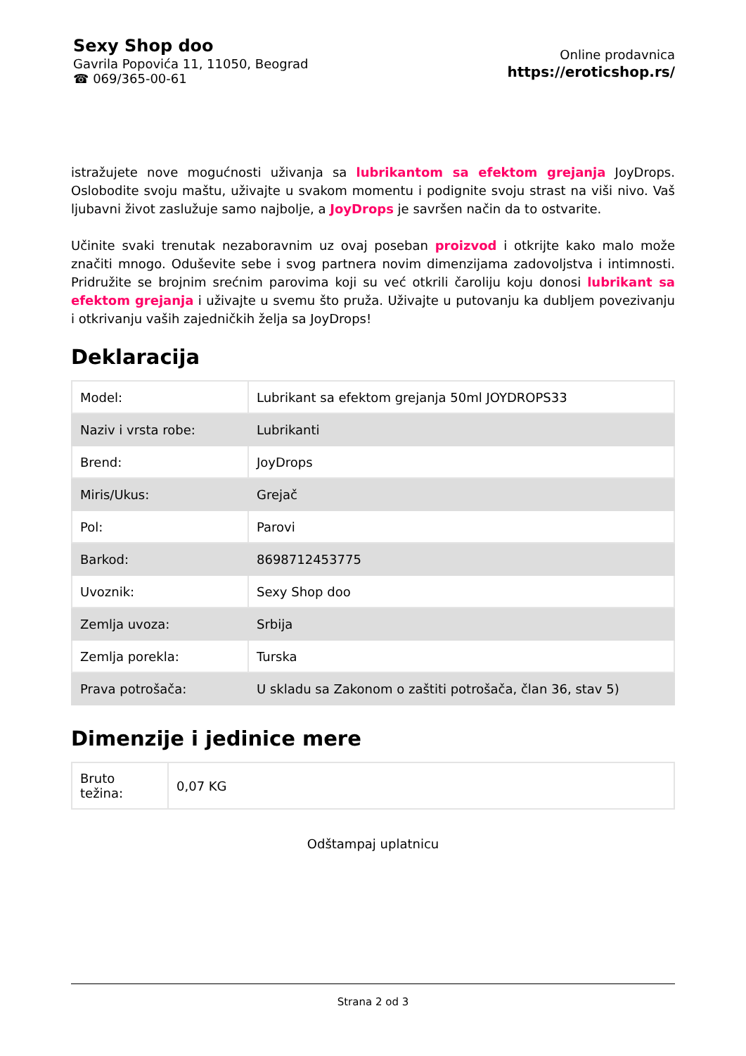Sexy Shop doo
Gavrila Popovića 11, 11050, Beograd
☎ 069/365-00-61
Online prodavnica
https://eroticshop.rs/
istražujete nove mogućnosti uživanja sa lubrikantom sa efektom grejanja JoyDrops. Oslobodite svoju maštu, uživajte u svakom momentu i podignite svoju strast na viši nivo. Vaš ljubavni život zaslužuje samo najbolje, a JoyDrops je savršen način da to ostvarite.
Učinite svaki trenutak nezaboravnim uz ovaj poseban proizvod i otkrijte kako malo može značiti mnogo. Oduševite sebe i svog partnera novim dimenzijama zadovoljstva i intimnosti. Pridružite se brojnim srećnim parovima koji su već otkrili čaroliju koju donosi lubrikant sa efektom grejanja i uživajte u svemu što pruža. Uživajte u putovanju ka dubljem povezivanju i otkrivanju vaših zajedničkih želja sa JoyDrops!
Deklaracija
| Model: | Lubrikant sa efektom grejanja 50ml JOYDROPS33 |
| Naziv i vrsta robe: | Lubrikanti |
| Brend: | JoyDrops |
| Miris/Ukus: | Grejač |
| Pol: | Parovi |
| Barkod: | 8698712453775 |
| Uvoznik: | Sexy Shop doo |
| Zemlja uvoza: | Srbija |
| Zemlja porekla: | Turska |
| Prava potrošača: | U skladu sa Zakonom o zaštiti potrošača, član 36, stav 5) |
Dimenzije i jedinice mere
| Bruto težina: | 0,07 KG |
Odštampaj uplatnicu
Strana 2 od 3